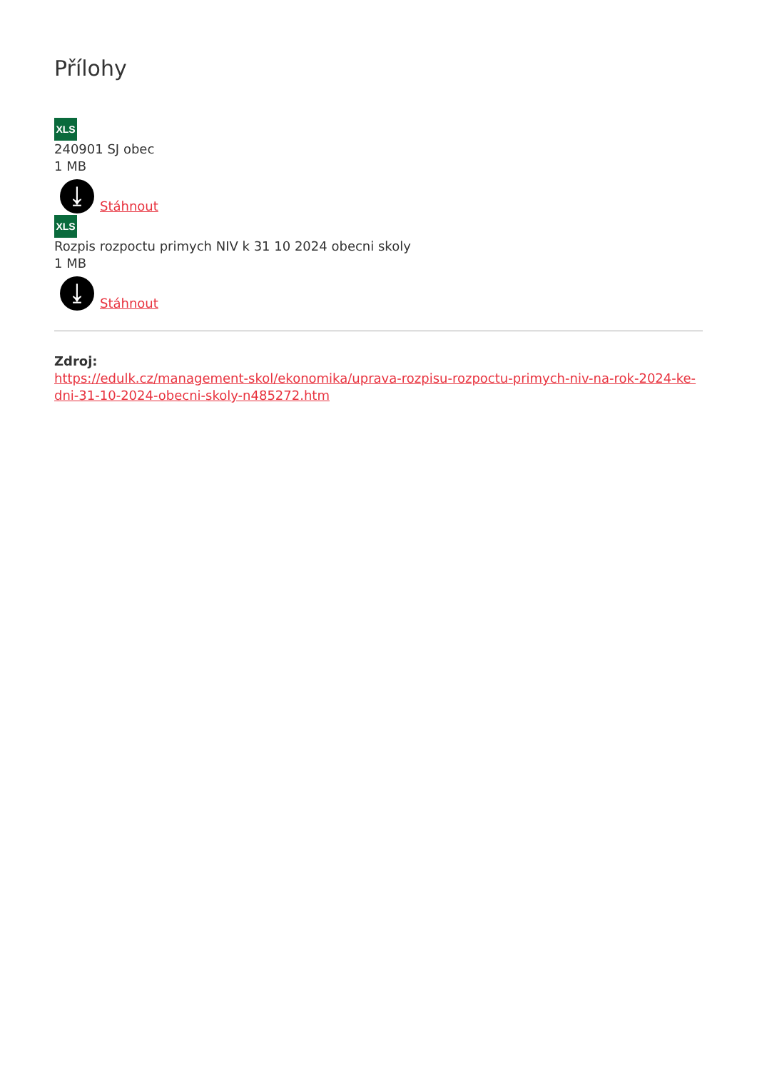Přílohy
XLS
240901 SJ obec
1 MB
⤓
Stáhnout
XLS
Rozpis rozpoctu primych NIV k 31 10 2024 obecni skoly
1 MB
⤓
Stáhnout
Zdroj:
https://edulk.cz/management-skol/ekonomika/uprava-rozpisu-rozpoctu-primych-niv-na-rok-2024-ke-dni-31-10-2024-obecni-skoly-n485272.htm